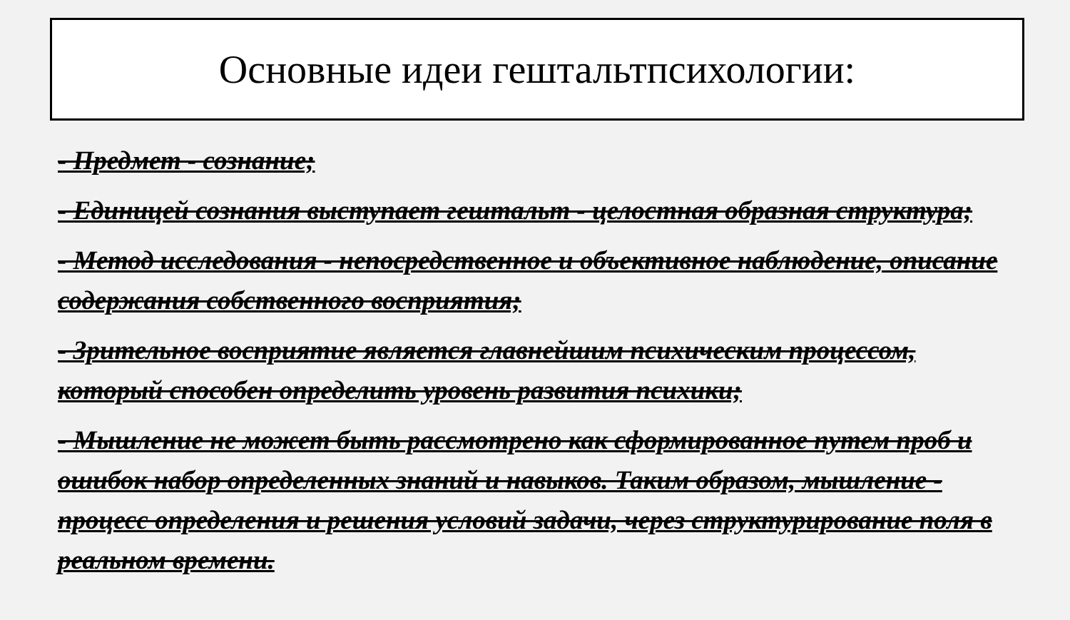Основные идеи гештальтпсихологии:
- Предмет - сознание;
- Единицей сознания выступает гештальт - целостная образная структура;
- Метод исследования - непосредственное и объективное наблюдение, описание содержания собственного восприятия;
- Зрительное восприятие является главнейшим психическим процессом, который способен определить уровень развития психики;
- Мышление не может быть рассмотрено как сформированное путем проб и ошибок набор определенных знаний и навыков. Таким образом, мышление - процесс определения и решения условий задачи, через структурирование поля в реальном времени.